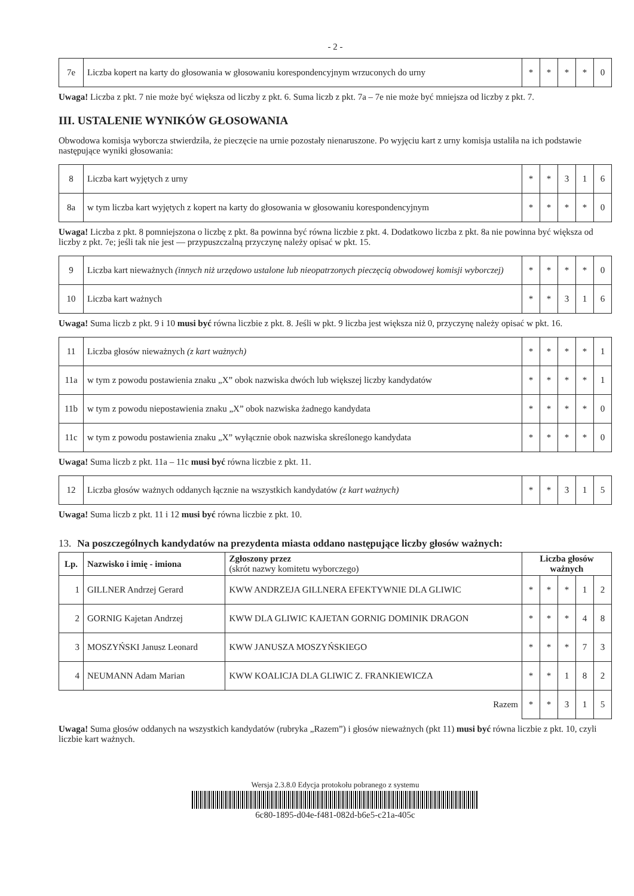- 2 -
| 7e | Liczba kopert na karty do głosowania w głosowaniu korespondencyjnym wrzuconych do urny | * | * | * | * | 0 |
Uwaga! Liczba z pkt. 7 nie może być większa od liczby z pkt. 6. Suma liczb z pkt. 7a – 7e nie może być mniejsza od liczby z pkt. 7.
III. USTALENIE WYNIKÓW GŁOSOWANIA
Obwodowa komisja wyborcza stwierdziła, że pieczęcie na urnie pozostały nienaruszone. Po wyjęciu kart z urny komisja ustaliła na ich podstawie następujące wyniki głosowania:
| 8 | Liczba kart wyjętych z urny | * | * | 3 | 1 | 6 |
| 8a | w tym liczba kart wyjętych z kopert na karty do głosowania w głosowaniu korespondencyjnym | * | * | * | * | 0 |
Uwaga! Liczba z pkt. 8 pomniejszona o liczbę z pkt. 8a powinna być równa liczbie z pkt. 4. Dodatkowo liczba z pkt. 8a nie powinna być większa od liczby z pkt. 7e; jeśli tak nie jest — przypuszczalną przyczynę należy opisać w pkt. 15.
| 9 | Liczba kart nieważnych (innych niż urzędowo ustalone lub nieopatrzonych pieczęcią obwodowej komisji wyborczej) | * | * | * | * | 0 |
| 10 | Liczba kart ważnych | * | * | 3 | 1 | 6 |
Uwaga! Suma liczb z pkt. 9 i 10 musi być równa liczbie z pkt. 8. Jeśli w pkt. 9 liczba jest większa niż 0, przyczynę należy opisać w pkt. 16.
| 11 | Liczba głosów nieważnych (z kart ważnych) | * | * | * | * | 1 |
| 11a | w tym z powodu postawienia znaku „X” obok nazwiska dwóch lub większej liczby kandydatów | * | * | * | * | 1 |
| 11b | w tym z powodu niepostawienia znaku „X” obok nazwiska żadnego kandydata | * | * | * | * | 0 |
| 11c | w tym z powodu postawienia znaku „X” wyłącznie obok nazwiska skreślonego kandydata | * | * | * | * | 0 |
Uwaga! Suma liczb z pkt. 11a – 11c musi być równa liczbie z pkt. 11.
| 12 | Liczba głosów ważnych oddanych łącznie na wszystkich kandydatów (z kart ważnych) | * | * | 3 | 1 | 5 |
Uwaga! Suma liczb z pkt. 11 i 12 musi być równa liczbie z pkt. 10.
13. Na poszczególnych kandydatów na prezydenta miasta oddano następujące liczby głosów ważnych:
| Lp. | Nazwisko i imię - imiona | Zgłoszony przez (skrót nazwy komitetu wyborczego) | Liczba głosów ważnych | | | | |
| --- | --- | --- | --- | --- | --- | --- | --- |
| 1 | GILLNER Andrzej Gerard | KWW ANDRZEJA GILLNERA EFEKTYWNIE DLA GLIWIC | * | * | * | 1 | 2 |
| 2 | GORNIG Kajetan Andrzej | KWW DLA GLIWIC KAJETAN GORNIG DOMINIK DRAGON | * | * | * | 4 | 8 |
| 3 | MOSZYŃSKI Janusz Leonard | KWW JANUSZA MOSZYŃSKIEGO | * | * | * | 7 | 3 |
| 4 | NEUMANN Adam Marian | KWW KOALICJA DLA GLIWIC Z. FRANKIEWICZA | * | * | 1 | 8 | 2 |
| Razem | | | * | * | 3 | 1 | 5 |
Uwaga! Suma głosów oddanych na wszystkich kandydatów (rubryka „Razem”) i głosów nieważnych (pkt 11) musi być równa liczbie z pkt. 10, czyli liczbie kart ważnych.
Wersja 2.3.8.0 Edycja protokołu pobranego z systemu
6c80-1895-d04e-f481-082d-b6e5-c21a-405c